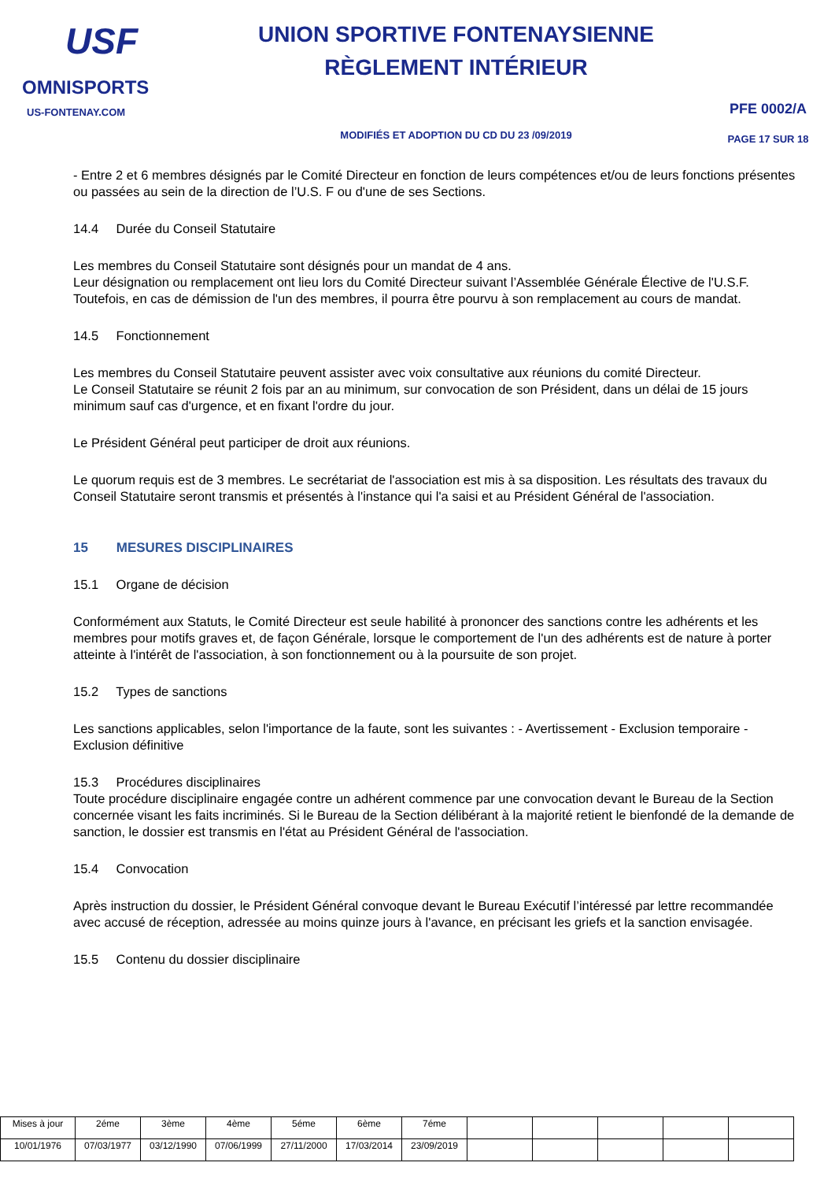USF
OMNISPORTS
US-FONTENAY.COM
UNION SPORTIVE FONTENAYSIENNE
RÈGLEMENT INTÉRIEUR
MODIFIÉS ET ADOPTION DU CD DU 23 /09/2019
PFE 0002/A
PAGE 17 SUR 18
- Entre 2 et 6 membres désignés par le Comité Directeur en fonction de leurs compétences et/ou de leurs fonctions présentes ou passées au sein de la direction de l’U.S. F ou d'une de ses Sections.
14.4 Durée du Conseil Statutaire
Les membres du Conseil Statutaire sont désignés pour un mandat de 4 ans.
Leur désignation ou remplacement ont lieu lors du Comité Directeur suivant l’Assemblée Générale Élective de l'U.S.F. Toutefois, en cas de démission de l'un des membres, il pourra être pourvu à son remplacement au cours de mandat.
14.5 Fonctionnement
Les membres du Conseil Statutaire peuvent assister avec voix consultative aux réunions du comité Directeur.
Le Conseil Statutaire se réunit 2 fois par an au minimum, sur convocation de son Président, dans un délai de 15 jours minimum sauf cas d'urgence, et en fixant l'ordre du jour.
Le Président Général peut participer de droit aux réunions.
Le quorum requis est de 3 membres. Le secrétariat de l'association est mis à sa disposition. Les résultats des travaux du Conseil Statutaire seront transmis et présentés à l'instance qui l'a saisi et au Président Général de l'association.
15 MESURES DISCIPLINAIRES
15.1 Organe de décision
Conformément aux Statuts, le Comité Directeur est seule habilité à prononcer des sanctions contre les adhérents et les membres pour motifs graves et, de façon Générale, lorsque le comportement de l'un des adhérents est de nature à porter atteinte à l'intérêt de l'association, à son fonctionnement ou à la poursuite de son projet.
15.2 Types de sanctions
Les sanctions applicables, selon l'importance de la faute, sont les suivantes : - Avertissement - Exclusion temporaire - Exclusion définitive
15.3 Procédures disciplinaires
Toute procédure disciplinaire engagée contre un adhérent commence par une convocation devant le Bureau de la Section concernée visant les faits incriminés. Si le Bureau de la Section délibérant à la majorité retient le bienfondé de la demande de sanction, le dossier est transmis en l'état au Président Général de l'association.
15.4 Convocation
Après instruction du dossier, le Président Général convoque devant le Bureau Exécutif l’intéressé par lettre recommandée avec accusé de réception, adressée au moins quinze jours à l'avance, en précisant les griefs et la sanction envisagée.
15.5 Contenu du dossier disciplinaire
| Mises à jour | 2éme | 3ème | 4ème | 5éme | 6ème | 7éme | | | | | |
| 10/01/1976 | 07/03/1977 | 03/12/1990 | 07/06/1999 | 27/11/2000 | 17/03/2014 | 23/09/2019 | | | | | |